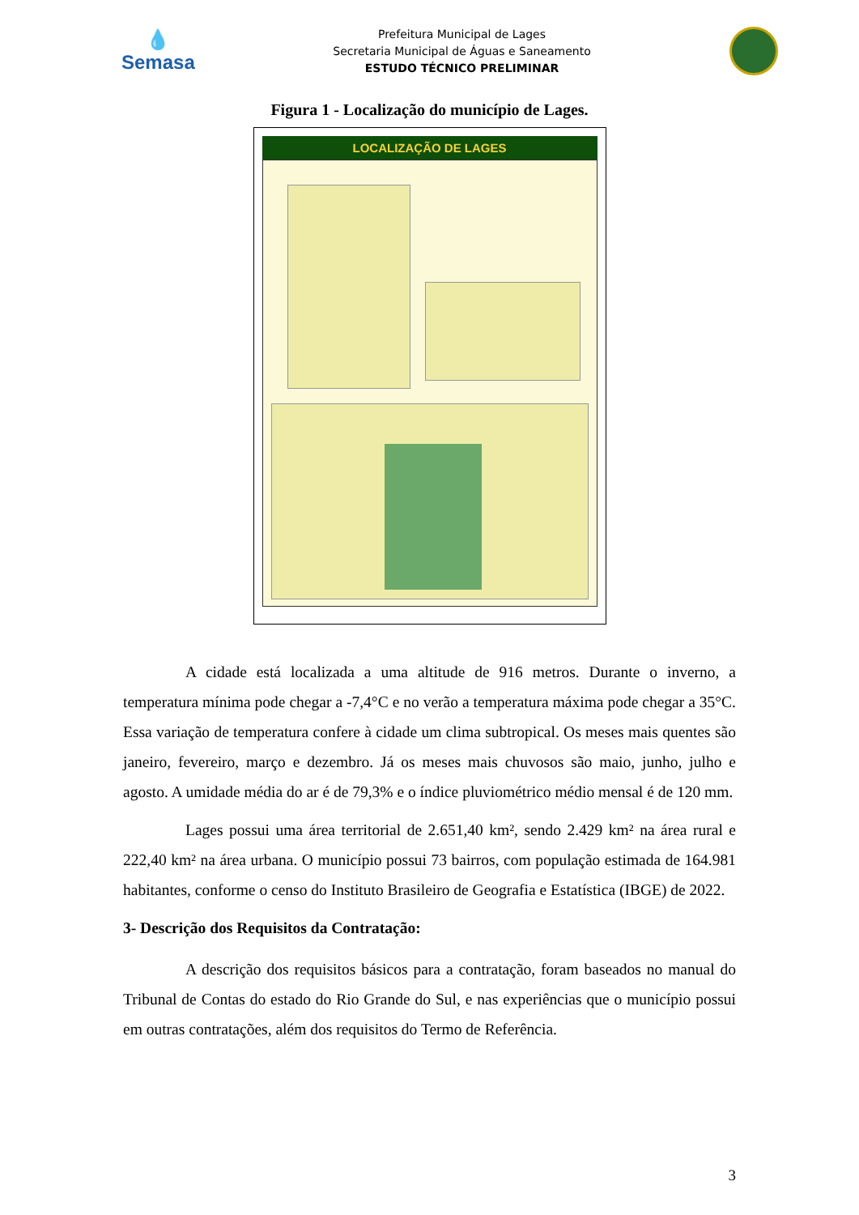💧
Semasa
Prefeitura Municipal de Lages
Secretaria Municipal de Águas e Saneamento
ESTUDO TÉCNICO PRELIMINAR
Figura 1 - Localização do município de Lages.
LOCALIZAÇÃO DE LAGES
A cidade está localizada a uma altitude de 916 metros. Durante o inverno, a temperatura mínima pode chegar a -7,4°C e no verão a temperatura máxima pode chegar a 35°C. Essa variação de temperatura confere à cidade um clima subtropical. Os meses mais quentes são janeiro, fevereiro, março e dezembro. Já os meses mais chuvosos são maio, junho, julho e agosto. A umidade média do ar é de 79,3% e o índice pluviométrico médio mensal é de 120 mm.
Lages possui uma área territorial de 2.651,40 km², sendo 2.429 km² na área rural e 222,40 km² na área urbana. O município possui 73 bairros, com população estimada de 164.981 habitantes, conforme o censo do Instituto Brasileiro de Geografia e Estatística (IBGE) de 2022.
3- Descrição dos Requisitos da Contratação:
A descrição dos requisitos básicos para a contratação, foram baseados no manual do Tribunal de Contas do estado do Rio Grande do Sul, e nas experiências que o município possui em outras contratações, além dos requisitos do Termo de Referência.
3